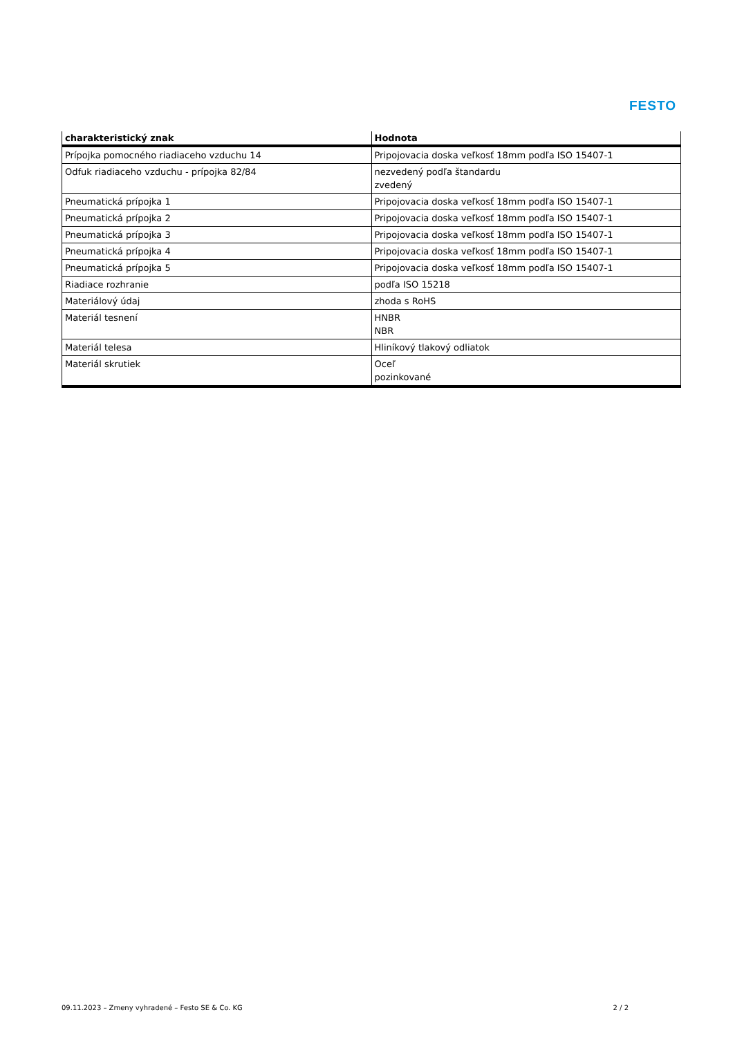FESTO
| charakteristický znak | Hodnota |
| --- | --- |
| Prípojka pomocného riadiaceho vzduchu 14 | Pripojovacia doska veľkosť 18mm podľa ISO 15407-1 |
| Odfuk riadiaceho vzduchu - prípojka 82/84 | nezvedený podľa štandardu zvedený |
| Pneumatická prípojka 1 | Pripojovacia doska veľkosť 18mm podľa ISO 15407-1 |
| Pneumatická prípojka 2 | Pripojovacia doska veľkosť 18mm podľa ISO 15407-1 |
| Pneumatická prípojka 3 | Pripojovacia doska veľkosť 18mm podľa ISO 15407-1 |
| Pneumatická prípojka 4 | Pripojovacia doska veľkosť 18mm podľa ISO 15407-1 |
| Pneumatická prípojka 5 | Pripojovacia doska veľkosť 18mm podľa ISO 15407-1 |
| Riadiace rozhranie | podľa ISO 15218 |
| Materiálový údaj | zhoda s RoHS |
| Materiál tesnení | HNBR NBR |
| Materiál telesa | Hliníkový tlakový odliatok |
| Materiál skrutiek | Oceľ pozinkované |
09.11.2023 – Zmeny vyhradené – Festo SE & Co. KG 2 / 2